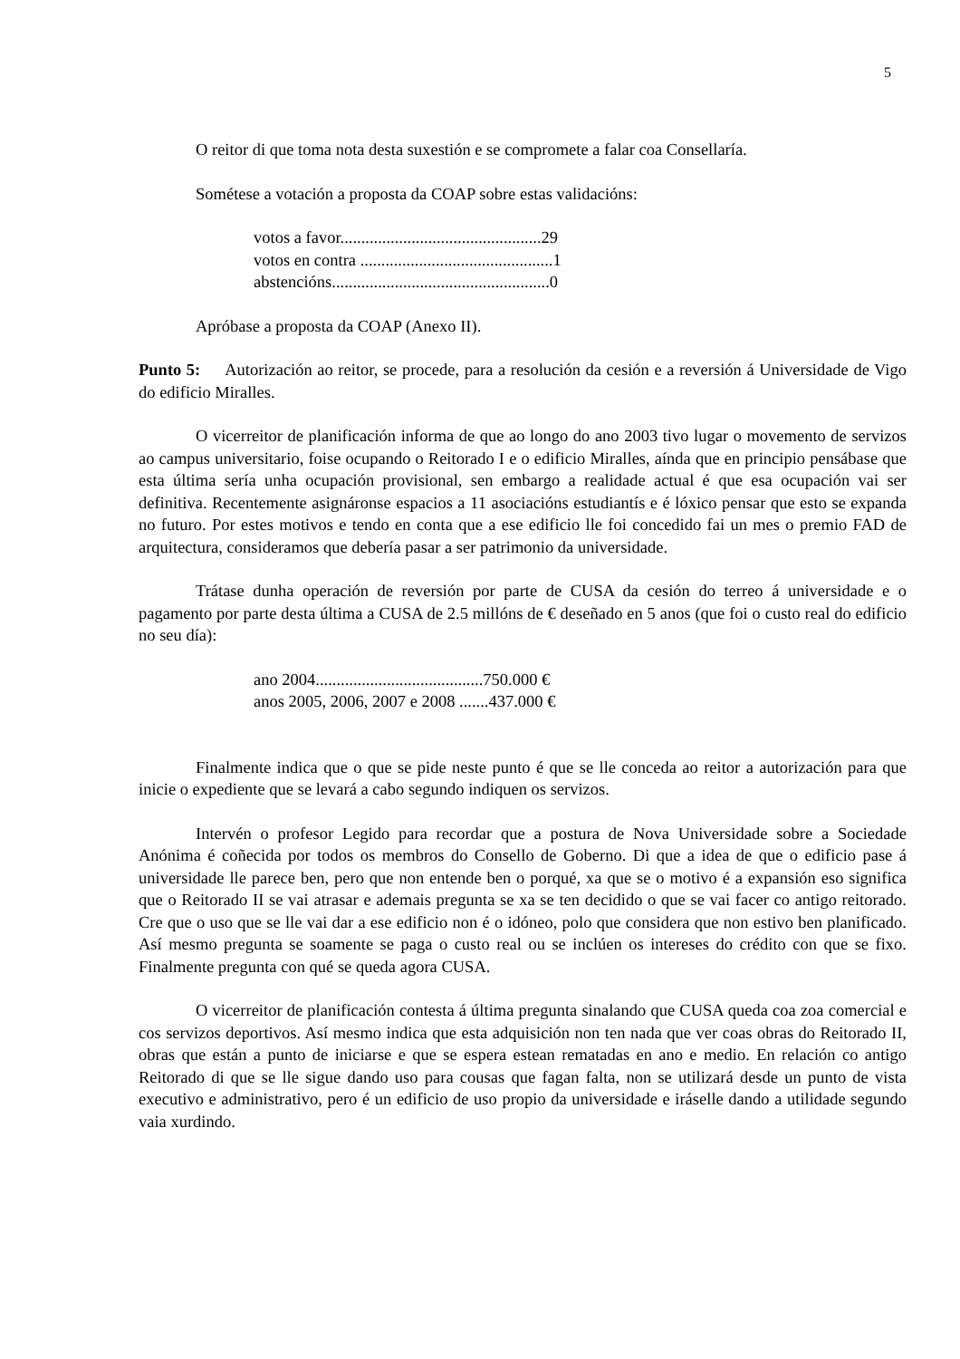5
O reitor di que toma nota desta suxestión e se compromete a falar coa Consellaría.
Sométese a votación a proposta da COAP sobre estas validacións:
votos a favor................................................29
votos en contra ..............................................1
abstencións....................................................0
Apróbase a proposta da COAP (Anexo II).
Punto 5: Autorización ao reitor, se procede, para a resolución da cesión e a reversión á Universidade de Vigo do edificio Miralles.
O vicerreitor de planificación informa de que ao longo do ano 2003 tivo lugar o movemento de servizos ao campus universitario, foise ocupando o Reitorado I e o edificio Miralles, aínda que en principio pensábase que esta última sería unha ocupación provisional, sen embargo a realidade actual é que esa ocupación vai ser definitiva. Recentemente asignáronse espacios a 11 asociacións estudiantís e é lóxico pensar que esto se expanda no futuro. Por estes motivos e tendo en conta que a ese edificio lle foi concedido fai un mes o premio FAD de arquitectura, consideramos que debería pasar a ser patrimonio da universidade.
Trátase dunha operación de reversión por parte de CUSA da cesión do terreo á universidade e o pagamento por parte desta última a CUSA de 2.5 millóns de € deseñado en 5 anos (que foi o custo real do edificio no seu día):
ano 2004........................................750.000 €
anos 2005, 2006, 2007 e 2008 .......437.000 €
Finalmente indica que o que se pide neste punto é que se lle conceda ao reitor a autorización para que inicie o expediente que se levará a cabo segundo indiquen os servizos.
Intervén o profesor Legido para recordar que a postura de Nova Universidade sobre a Sociedade Anónima é coñecida por todos os membros do Consello de Goberno. Di que a idea de que o edificio pase á universidade lle parece ben, pero que non entende ben o porqué, xa que se o motivo é a expansión eso significa que o Reitorado II se vai atrasar e ademais pregunta se xa se ten decidido o que se vai facer co antigo reitorado. Cre que o uso que se lle vai dar a ese edificio non é o idóneo, polo que considera que non estivo ben planificado. Así mesmo pregunta se soamente se paga o custo real ou se inclúen os intereses do crédito con que se fixo. Finalmente pregunta con qué se queda agora CUSA.
O vicerreitor de planificación contesta á última pregunta sinalando que CUSA queda coa zoa comercial e cos servizos deportivos. Así mesmo indica que esta adquisición non ten nada que ver coas obras do Reitorado II, obras que están a punto de iniciarse e que se espera estean rematadas en ano e medio. En relación co antigo Reitorado di que se lle sigue dando uso para cousas que fagan falta, non se utilizará desde un punto de vista executivo e administrativo, pero é un edificio de uso propio da universidade e iráselle dando a utilidade segundo vaia xurdindo.